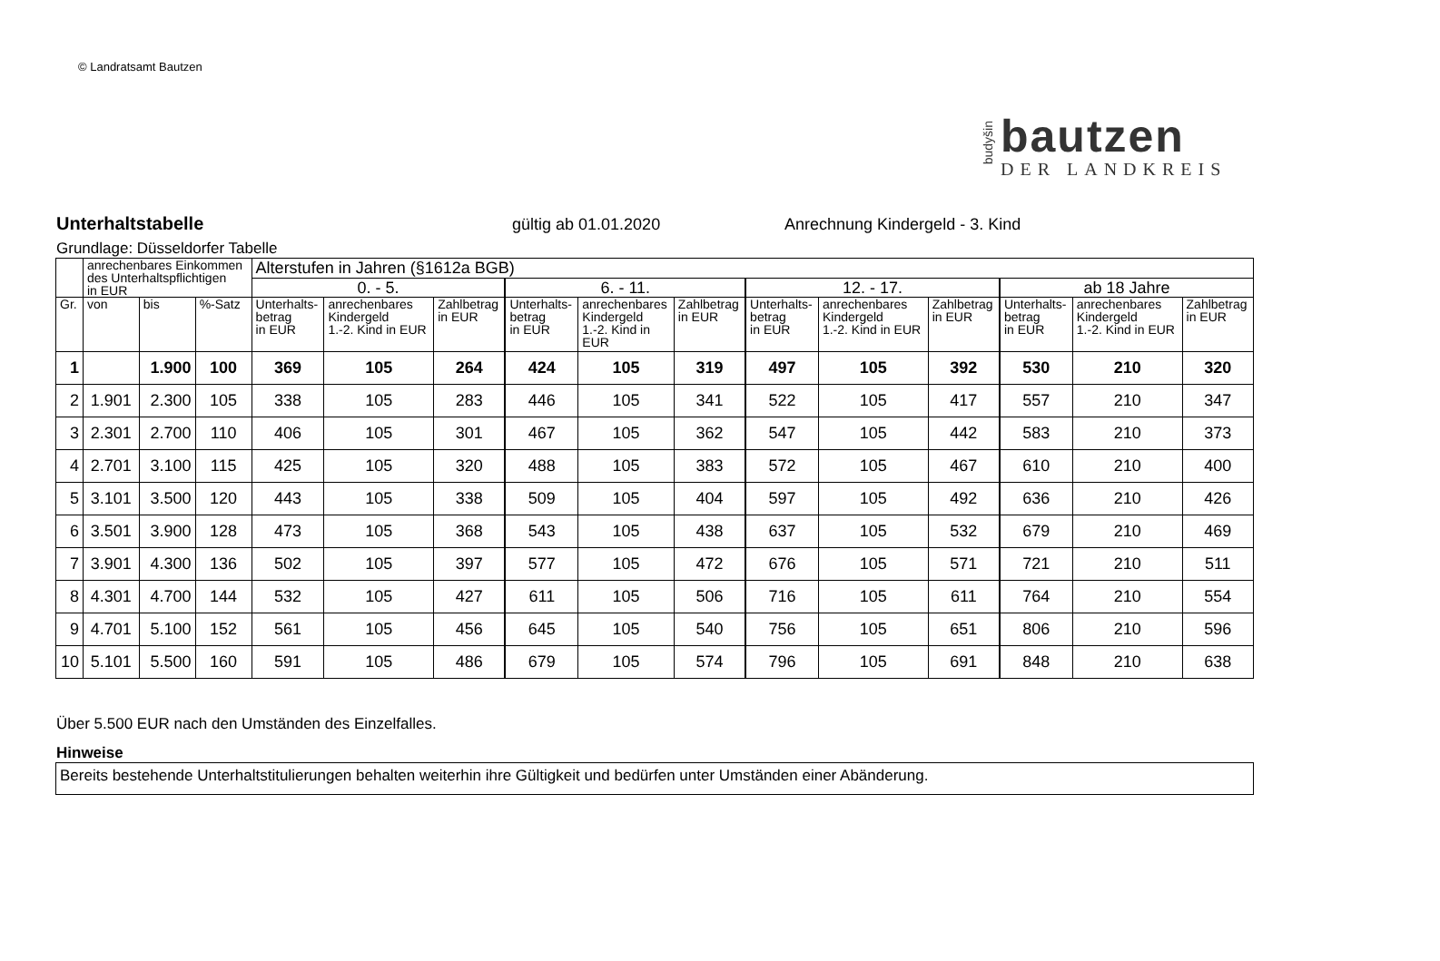© Landratsamt Bautzen
budyšin
bautzen
DER LANDKREIS
Unterhaltstabelle gültig ab 01.01.2020 Anrechnung Kindergeld - 3. Kind
Grundlage: Düsseldorfer Tabelle
| | anrechenbares Einkommen des Unterhaltspflichtigen in EUR | | | Alterstufen in Jahren (§1612a BGB) | | | | | | | | | | | |
| --- | --- | --- | --- | --- | --- | --- | --- | --- | --- | --- | --- | --- | --- | --- | --- |
| | | | | 0. - 5. | | | 6. - 11. | | | 12. - 17. | | | ab 18 Jahre | | |
| Gr. | von | bis | %-Satz | Unterhalts- betrag in EUR | anrechenbares Kindergeld 1.-2. Kind in EUR | Zahlbetrag in EUR | Unterhalts- betrag in EUR | anrechenbares Kindergeld 1.-2. Kind in EUR | Zahlbetrag in EUR | Unterhalts- betrag in EUR | anrechenbares Kindergeld 1.-2. Kind in EUR | Zahlbetrag in EUR | Unterhalts- betrag in EUR | anrechenbares Kindergeld 1.-2. Kind in EUR | Zahlbetrag in EUR |
| 1 | | 1.900 | 100 | 369 | 105 | 264 | 424 | 105 | 319 | 497 | 105 | 392 | 530 | 210 | 320 |
| 2 | 1.901 | 2.300 | 105 | 338 | 105 | 283 | 446 | 105 | 341 | 522 | 105 | 417 | 557 | 210 | 347 |
| 3 | 2.301 | 2.700 | 110 | 406 | 105 | 301 | 467 | 105 | 362 | 547 | 105 | 442 | 583 | 210 | 373 |
| 4 | 2.701 | 3.100 | 115 | 425 | 105 | 320 | 488 | 105 | 383 | 572 | 105 | 467 | 610 | 210 | 400 |
| 5 | 3.101 | 3.500 | 120 | 443 | 105 | 338 | 509 | 105 | 404 | 597 | 105 | 492 | 636 | 210 | 426 |
| 6 | 3.501 | 3.900 | 128 | 473 | 105 | 368 | 543 | 105 | 438 | 637 | 105 | 532 | 679 | 210 | 469 |
| 7 | 3.901 | 4.300 | 136 | 502 | 105 | 397 | 577 | 105 | 472 | 676 | 105 | 571 | 721 | 210 | 511 |
| 8 | 4.301 | 4.700 | 144 | 532 | 105 | 427 | 611 | 105 | 506 | 716 | 105 | 611 | 764 | 210 | 554 |
| 9 | 4.701 | 5.100 | 152 | 561 | 105 | 456 | 645 | 105 | 540 | 756 | 105 | 651 | 806 | 210 | 596 |
| 10 | 5.101 | 5.500 | 160 | 591 | 105 | 486 | 679 | 105 | 574 | 796 | 105 | 691 | 848 | 210 | 638 |
Über 5.500 EUR nach den Umständen des Einzelfalles.
Hinweise
Bereits bestehende Unterhaltstitulierungen behalten weiterhin ihre Gültigkeit und bedürfen unter Umständen einer Abänderung.